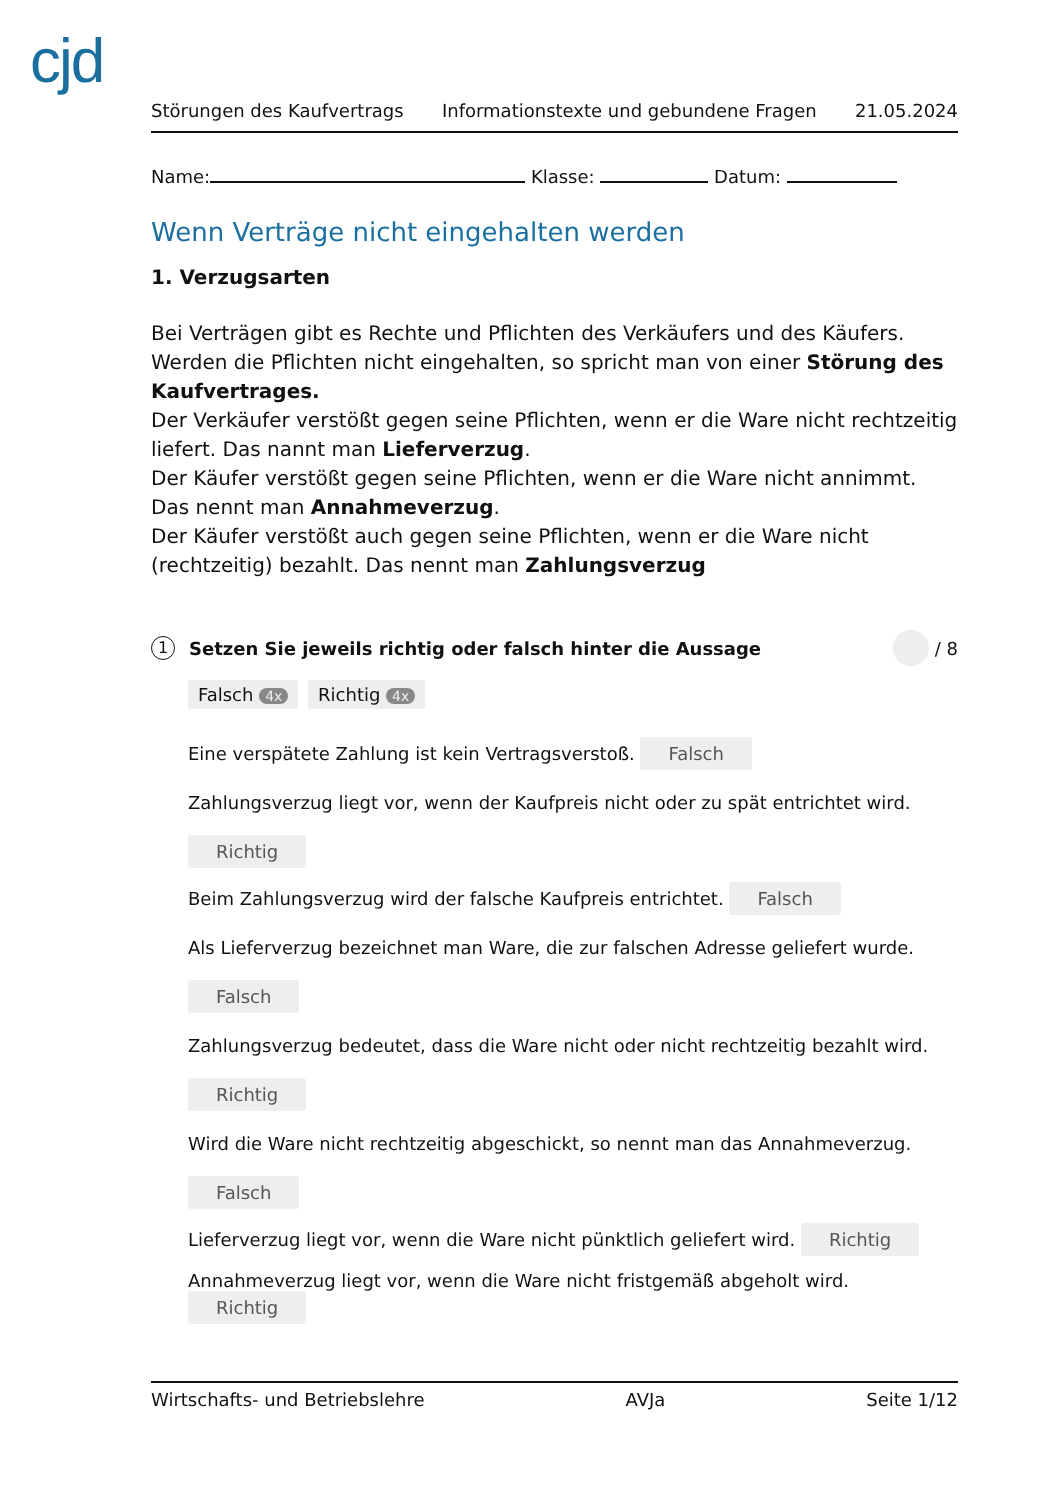cjd
Störungen des Kaufvertrags Informationstexte und gebundene Fragen 21.05.2024
Name: Klasse: Datum:
Wenn Verträge nicht eingehalten werden
1. Verzugsarten
Bei Verträgen gibt es Rechte und Pflichten des Verkäufers und des Käufers. Werden die Pflichten nicht eingehalten, so spricht man von einer Störung des Kaufvertrages.
Der Verkäufer verstößt gegen seine Pflichten, wenn er die Ware nicht rechtzeitig liefert. Das nannt man Lieferverzug.
Der Käufer verstößt gegen seine Pflichten, wenn er die Ware nicht annimmt. Das nennt man Annahmeverzug.
Der Käufer verstößt auch gegen seine Pflichten, wenn er die Ware nicht (rechtzeitig) bezahlt. Das nennt man Zahlungsverzug
1 Setzen Sie jeweils richtig oder falsch hinter die Aussage / 8
Falsch 4x Richtig 4x
Eine verspätete Zahlung ist kein Vertragsverstoß. Falsch
Zahlungsverzug liegt vor, wenn der Kaufpreis nicht oder zu spät entrichtet wird.
Richtig
Beim Zahlungsverzug wird der falsche Kaufpreis entrichtet. Falsch
Als Lieferverzug bezeichnet man Ware, die zur falschen Adresse geliefert wurde.
Falsch
Zahlungsverzug bedeutet, dass die Ware nicht oder nicht rechtzeitig bezahlt wird.
Richtig
Wird die Ware nicht rechtzeitig abgeschickt, so nennt man das Annahmeverzug.
Falsch
Lieferverzug liegt vor, wenn die Ware nicht pünktlich geliefert wird. Richtig
Annahmeverzug liegt vor, wenn die Ware nicht fristgemäß abgeholt wird. Richtig
Wirtschafts- und Betriebslehre AVJa Seite 1/12